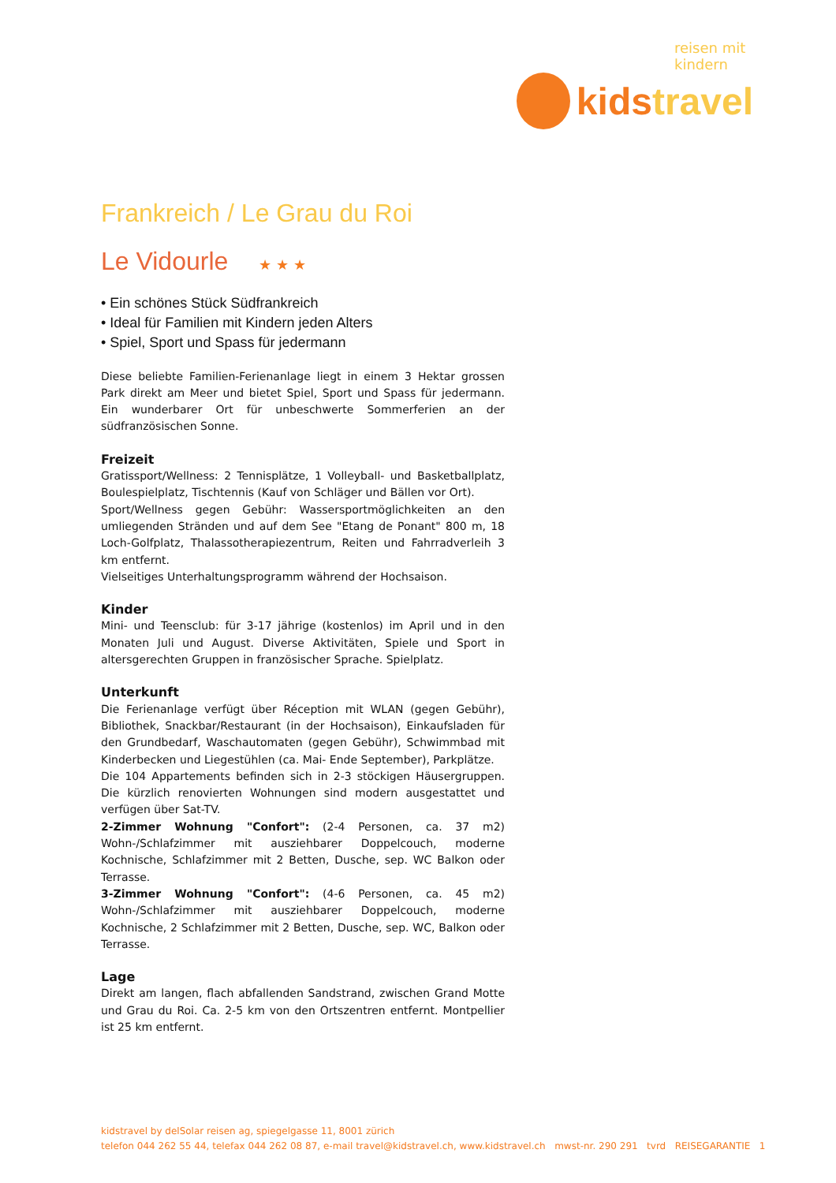reisen mit kindern
kidstravel
Frankreich / Le Grau du Roi
Le Vidourle ★★★
• Ein schönes Stück Südfrankreich
• Ideal für Familien mit Kindern jeden Alters
• Spiel, Sport und Spass für jedermann
Diese beliebte Familien-Ferienanlage liegt in einem 3 Hektar grossen Park direkt am Meer und bietet Spiel, Sport und Spass für jedermann. Ein wunderbarer Ort für unbeschwerte Sommerferien an der südfranzösischen Sonne.
Freizeit
Gratissport/Wellness: 2 Tennisplätze, 1 Volleyball- und Basketballplatz, Boulespielplatz, Tischtennis (Kauf von Schläger und Bällen vor Ort).
Sport/Wellness gegen Gebühr: Wassersportmöglichkeiten an den umliegenden Stränden und auf dem See "Etang de Ponant" 800 m, 18 Loch-Golfplatz, Thalassotherapiezentrum, Reiten und Fahrradverleih 3 km entfernt.
Vielseitiges Unterhaltungsprogramm während der Hochsaison.
Kinder
Mini- und Teensclub: für 3-17 jährige (kostenlos) im April und in den Monaten Juli und August. Diverse Aktivitäten, Spiele und Sport in altersgerechten Gruppen in französischer Sprache. Spielplatz.
Unterkunft
Die Ferienanlage verfügt über Réception mit WLAN (gegen Gebühr), Bibliothek, Snackbar/Restaurant (in der Hochsaison), Einkaufsladen für den Grundbedarf, Waschautomaten (gegen Gebühr), Schwimmbad mit Kinderbecken und Liegestühlen (ca. Mai- Ende September), Parkplätze.
Die 104 Appartements befinden sich in 2-3 stöckigen Häusergruppen. Die kürzlich renovierten Wohnungen sind modern ausgestattet und verfügen über Sat-TV.
2-Zimmer Wohnung "Confort": (2-4 Personen, ca. 37 m2) Wohn-/Schlafzimmer mit ausziehbarer Doppelcouch, moderne Kochnische, Schlafzimmer mit 2 Betten, Dusche, sep. WC Balkon oder Terrasse.
3-Zimmer Wohnung "Confort": (4-6 Personen, ca. 45 m2) Wohn-/Schlafzimmer mit ausziehbarer Doppelcouch, moderne Kochnische, 2 Schlafzimmer mit 2 Betten, Dusche, sep. WC, Balkon oder Terrasse.
Lage
Direkt am langen, flach abfallenden Sandstrand, zwischen Grand Motte und Grau du Roi. Ca. 2-5 km von den Ortszentren entfernt. Montpellier ist 25 km entfernt.
kidstravel by delSolar reisen ag, spiegelgasse 11, 8001 zürich
telefon 044 262 55 44, telefax 044 262 08 87, e-mail travel@kidstravel.ch, www.kidstravel.ch mwst-nr. 290 291 tvrd REISEGARANTIE 1